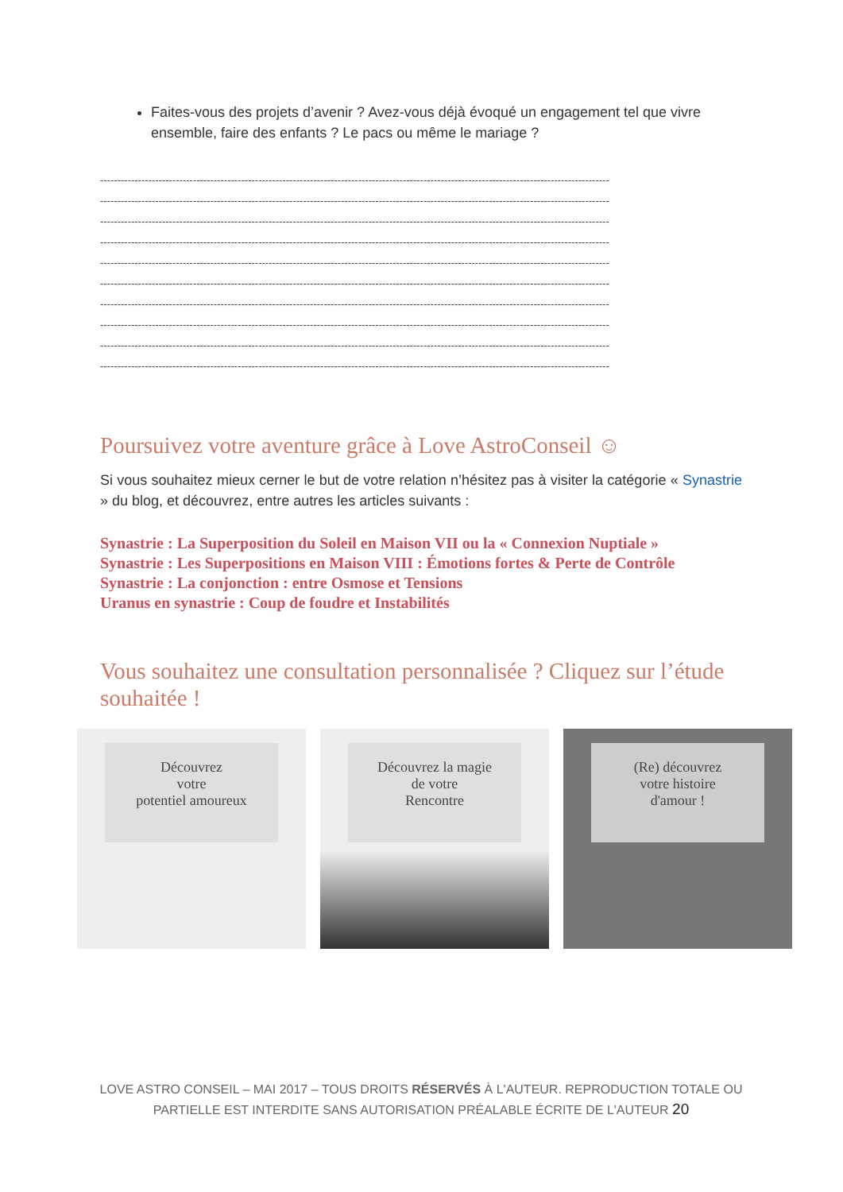Faites-vous des projets d’avenir ? Avez-vous déjà évoqué un engagement tel que vivre ensemble, faire des enfants ? Le pacs ou même le mariage ?
----------------------------------------------------------------------------------------------------------------------------------------------------
----------------------------------------------------------------------------------------------------------------------------------------------------
----------------------------------------------------------------------------------------------------------------------------------------------------
----------------------------------------------------------------------------------------------------------------------------------------------------
----------------------------------------------------------------------------------------------------------------------------------------------------
----------------------------------------------------------------------------------------------------------------------------------------------------
----------------------------------------------------------------------------------------------------------------------------------------------------
----------------------------------------------------------------------------------------------------------------------------------------------------
----------------------------------------------------------------------------------------------------------------------------------------------------
----------------------------------------------------------------------------------------------------------------------------------------------------
Poursuivez votre aventure grâce à Love AstroConseil ☺
Si vous souhaitez mieux cerner le but de votre relation n’hésitez pas à visiter la catégorie « Synastrie » du blog, et découvrez, entre autres les articles suivants :
Synastrie : La Superposition du Soleil en Maison VII ou la « Connexion Nuptiale »
Synastrie : Les Superpositions en Maison VIII : Émotions fortes & Perte de Contrôle
Synastrie : La conjonction : entre Osmose et Tensions
Uranus en synastrie : Coup de foudre et Instabilités
Vous souhaitez une consultation personnalisée ? Cliquez sur l’étude souhaitée !
Découvrez
votre
potentiel amoureux
Découvrez la magie
de votre
Rencontre
(Re) découvrez
votre histoire
d'amour !
LOVE ASTRO CONSEIL – MAI 2017 – TOUS DROITS RÉSERVÉS À L'AUTEUR. REPRODUCTION TOTALE OU PARTIELLE EST INTERDITE SANS AUTORISATION PRÉALABLE ÉCRITE DE L'AUTEUR 20